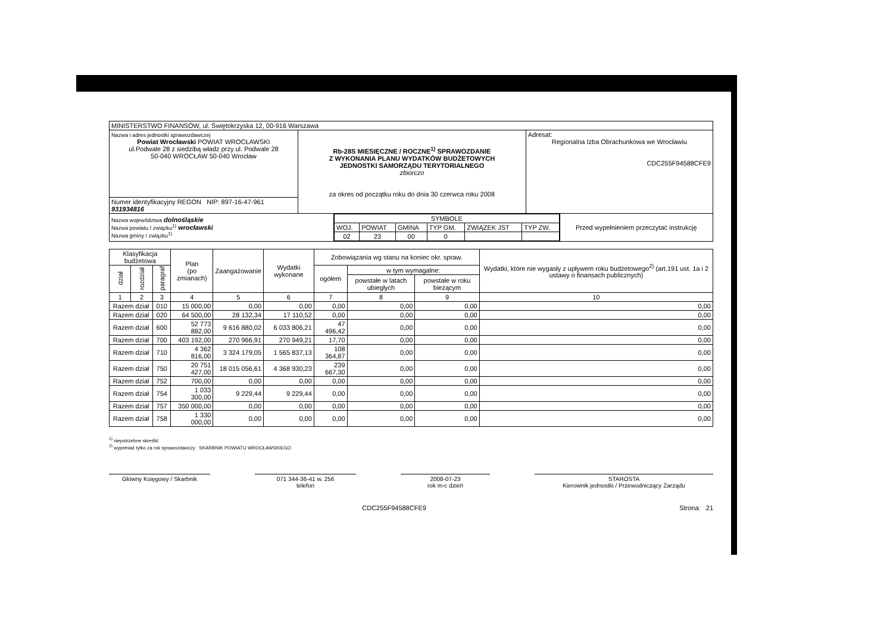| MINISTERSTWO FINANSÓW, ul. Świętokrzyska 12, 00-916 Warszawa | | |
| Nazwa i adres jednostki sprawozdawczej Powiat Wrocławski POWIAT WROCŁAWSKI ul.Podwale 28 z siedzibą władz przy ul. Podwale 28 50-040 WROCŁAW 50-040 Wrocław | Rb-28S MIESIĘCZNE / ROCZNE<sup>1)</sup> SPRAWOZDANIE Z WYKONANIA PLANU WYDATKÓW BUDŻETOWYCH JEDNOSTKI SAMORZĄDU TERYTORIALNEGO zbiorczo za okres od początku roku do dnia 30 czerwca roku 2008 | Adresat: Regionalna Izba Obrachunkowa we Wrocławiu CDC255F94588CFE9 |
| Numer identyfikacyjny REGON NIP: 897-16-47-961 931934816 | | |
| Nazwa województwa dolnośląskie Nazwa powiatu / związku<sup>1)</sup> wrocławski Nazwa gminy / związku<sup>1)</sup> | / SYMBOLE / / / / / / / WOJ. / POWIAT / GMINA / TYP GM. / ZWIĄZEK JST / TYP ZW. / / 02 / 23 / 00 / 0 / / / | Przed wypełnieniem przeczytać instrukcję |
| Klasyfikacja budżetowa | | | Plan (po zmianach) | Zaangażowanie | Wydatki wykonane | Zobowiązania wg stanu na koniec okr. spraw. | | | Wydatki, które nie wygasły z upływem roku budżetowego<sup>2)</sup> (art.191 ust. 1a i 2 ustawy o finansach publicznych) |
| --- | --- | --- | --- | --- | --- | --- | --- | --- | --- |
| dział | rozdział | paragraf | | | | ogółem | w tym wymagalne: | | |
| | | | | | | | powstałe w latach ubiegłych | powstałe w roku bieżącym | |
| 1 | 2 | 3 | 4 | 5 | 6 | 7 | 8 | 9 | 10 |
| Razem dział | | 010 | 15 000,00 | 0,00 | 0,00 | 0,00 | 0,00 | 0,00 | 0,00 |
| Razem dział | | 020 | 64 500,00 | 28 132,34 | 17 110,52 | 0,00 | 0,00 | 0,00 | 0,00 |
| Razem dział | | 600 | 52 773 882,00 | 9 616 880,02 | 6 033 806,21 | 47 496,42 | 0,00 | 0,00 | 0,00 |
| Razem dział | | 700 | 403 192,00 | 270 966,91 | 270 949,21 | 17,70 | 0,00 | 0,00 | 0,00 |
| Razem dział | | 710 | 4 362 816,00 | 3 324 179,05 | 1 565 837,13 | 108 364,87 | 0,00 | 0,00 | 0,00 |
| Razem dział | | 750 | 20 751 427,00 | 18 015 056,61 | 4 368 930,23 | 239 667,30 | 0,00 | 0,00 | 0,00 |
| Razem dział | | 752 | 700,00 | 0,00 | 0,00 | 0,00 | 0,00 | 0,00 | 0,00 |
| Razem dział | | 754 | 1 033 300,00 | 9 229,44 | 9 229,44 | 0,00 | 0,00 | 0,00 | 0,00 |
| Razem dział | | 757 | 350 000,00 | 0,00 | 0,00 | 0,00 | 0,00 | 0,00 | 0,00 |
| Razem dział | | 758 | 1 330 000,00 | 0,00 | 0,00 | 0,00 | 0,00 | 0,00 | 0,00 |
<sup>1)</sup> niepotrzebne skreślić
<sup>2)</sup> wypełniać tylko za rok sprawozdawczy SKARBNIK POWIATU WROCŁAWSKIEGO
Główny Księgowy / Skarbnik 071 344-36-41 w. 256
telefon
2008-07-23
rok m-c dzień
STAROSTA
Kierownik jednostki / Przewodniczący Zarządu
CDC255F94588CFE9 Strona: 21